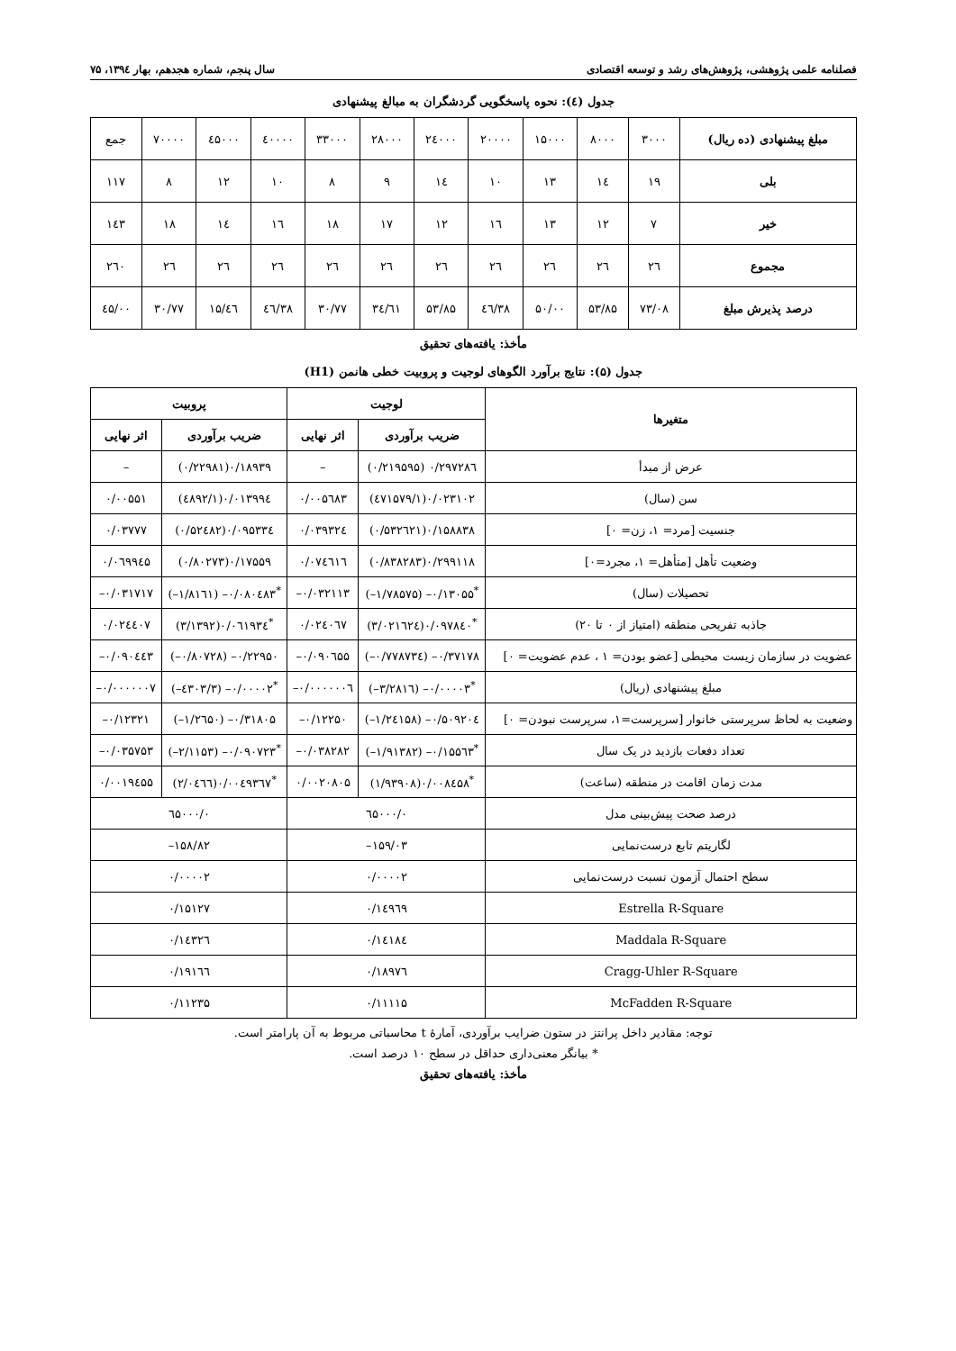فصلنامه علمی پژوهشی، پژوهش‌های رشد و توسعه اقتصادی سال پنجم، شماره هجدهم، بهار ۱۳۹٤، ۷۵
جدول (٤): نحوه پاسخگویی گردشگران به مبالغ پیشنهادی
| مبلغ پیشنهادی (ده ریال) | ۳۰۰۰ | ۸۰۰۰ | ۱۵۰۰۰ | ۲۰۰۰۰ | ۲٤۰۰۰ | ۲۸۰۰۰ | ۳۳۰۰۰ | ٤۰۰۰۰ | ٤۵۰۰۰ | ۷۰۰۰۰ | جمع |
| بلی | ۱۹ | ۱٤ | ۱۳ | ۱۰ | ۱٤ | ۹ | ۸ | ۱۰ | ۱۲ | ۸ | ۱۱۷ |
| خیر | ۷ | ۱۲ | ۱۳ | ۱٦ | ۱۲ | ۱۷ | ۱۸ | ۱٦ | ۱٤ | ۱۸ | ۱٤۳ |
| مجموع | ۲٦ | ۲٦ | ۲٦ | ۲٦ | ۲٦ | ۲٦ | ۲٦ | ۲٦ | ۲٦ | ۲٦ | ۲٦۰ |
| درصد پذیرش مبلغ | ۷۳/۰۸ | ۵۳/۸۵ | ۵۰/۰۰ | ۳۸/٤٦ | ۵۳/۸۵ | ۳٤/٦۱ | ۳۰/۷۷ | ۳۸/٤٦ | ٤٦/۱۵ | ۳۰/۷۷ | ٤۵/۰۰ |
مأخذ: یافته‌های تحقیق
جدول (۵): نتایج برآورد الگوهای لوجیت و پروبیت خطی هانمن (H1)
| متغیرها | لوجیت | | پروبیت | |
| --- | --- | --- | --- | --- |
| | ضریب برآوردی | اثر نهایی | ضریب برآوردی | اثر نهایی |
| عرض از مبدأ | ۰/۲۹۷۲۸٦ (۰/۲۱۹۵۹۵) | – | ۰/۱۸۹۳۹(۰/۲۲۹۸۱) | – |
| سن (سال) | ۰/۰۲۳۱۰۲(۱/٤۷۱۵۷۹) | ۰/۰۰۵٦۸۳ | ۰/۰۱۳۹۹٤(۱/٤۸۹۲) | ۰/۰۰۵۵۱ |
| جنسیت [مرد= ۱، زن= ۰] | ۰/۱۵۸۸۳۸(۰/۵۳۲٦۲۱) | ۰/۰۳۹۳۲٤ | ۰/۰۹۵۳۳٤(۰/۵۲٤۸۲) | ۰/۰۳۷۷۷ |
| وضعیت تأهل [متأهل= ۱، مجرد=۰] | ۰/۲۹۹۱۱۸(۰/۸۳۸۲۸۳) | ۰/۰۷٤٦۱٦ | ۰/۱۷۵۵۹(۰/۸۰۲۷۳) | ۰/۰٦۹۹٤۵ |
| تحصیلات (سال) | <sup>*</sup> ۰/۱۳۰۵۵– (۱/۷۸۵۷۵–) | ۰/۰۳۲۱۱۳– | <sup>*</sup> ۰/۰۸۰٤۸۳– (۱/۸۱٦۱–) | ۰/۰۳۱۷۱۷– |
| جاذبه تفریحی منطقه (امتیاز از ۰ تا ۲۰) | <sup>*</sup> ۰/۰۹۷۸٤۰(۳/۰۲۱٦۲٤) | ۰/۰۲٤۰٦۷ | <sup>*</sup> ۰/۰٦۱۹۳٤(۳/۱۳۹۲) | ۰/۰۲٤٤۰۷ |
| عضویت در سازمان زیست محیطی [عضو بودن= ۱ ، عدم عضویت= ۰] | ۰/۳۷۱۷۸– (۰/۷۷۸۷۳٤–) | ۰/۰۹۰٦۵۵– | ۰/۲۲۹۵۰– (۰/۸۰۷۲۸–) | ۰/۰۹۰٤٤۳– |
| مبلغ پیشنهادی (ریال) | <sup>*</sup> ۰/۰۰۰۰۳– (۳/۲۸۱٦–) | ۰/۰۰۰۰۰۰٦– | <sup>*</sup> ۰/۰۰۰۰۲– (۳/٤۳۰۳–) | ۰/۰۰۰۰۰۰۷– |
| وضعیت به لحاظ سرپرستی خانوار [سرپرست=۱، سرپرست نبودن= ۰] | ۰/۵۰۹۲۰٤– (۱/۲٤۱۵۸–) | ۰/۱۲۲۵۰– | ۰/۳۱۸۰۵– (۱/۲٦۵۰–) | ۰/۱۲۳۲۱– |
| تعداد دفعات بازدید در یک سال | <sup>*</sup> ۰/۱۵۵٦۳– (۱/۹۱۳۸۲–) | ۰/۰۳۸۲۸۲– | <sup>*</sup> ۰/۰۹۰۷۲۳– (۲/۱۱۵۳–) | ۰/۰۳۵۷۵۳– |
| مدت زمان اقامت در منطقه (ساعت) | <sup>*</sup> ۰/۰۰۸٤۵۸(۱/۹۳۹۰۸) | ۰/۰۰۲۰۸۰۵ | <sup>*</sup> ۰/۰۰٤۹۳٦۷(۲/۰٤٦٦) | ۰/۰۰۱۹٤۵۵ |
| درصد صحت پیش‌بینی مدل | ۰/٦۵۰۰۰ | | ۰/٦۵۰۰۰ | |
| لگاریتم تابع درست‌نمایی | ۱۵۹/۰۳– | | ۱۵۸/۸۲– | |
| سطح احتمال آزمون نسبت درست‌نمایی | ۰/۰۰۰۰۲ | | ۰/۰۰۰۰۲ | |
| Estrella R-Square | ۰/۱٤۹٦۹ | | ۰/۱۵۱۲۷ | |
| Maddala R-Square | ۰/۱٤۱۸٤ | | ۰/۱٤۳۲٦ | |
| Cragg-Uhler R-Square | ۰/۱۸۹۷٦ | | ۰/۱۹۱٦٦ | |
| McFadden R-Square | ۰/۱۱۱۱۵ | | ۰/۱۱۲۳۵ | |
توجه: مقادیر داخل پرانتز در ستون ضرایب برآوردی، آمارۀ t محاسباتی مربوط به آن پارامتر است.
* بیانگر معنی‌داری حداقل در سطح ۱۰ درصد است.
مأخذ: یافته‌های تحقیق